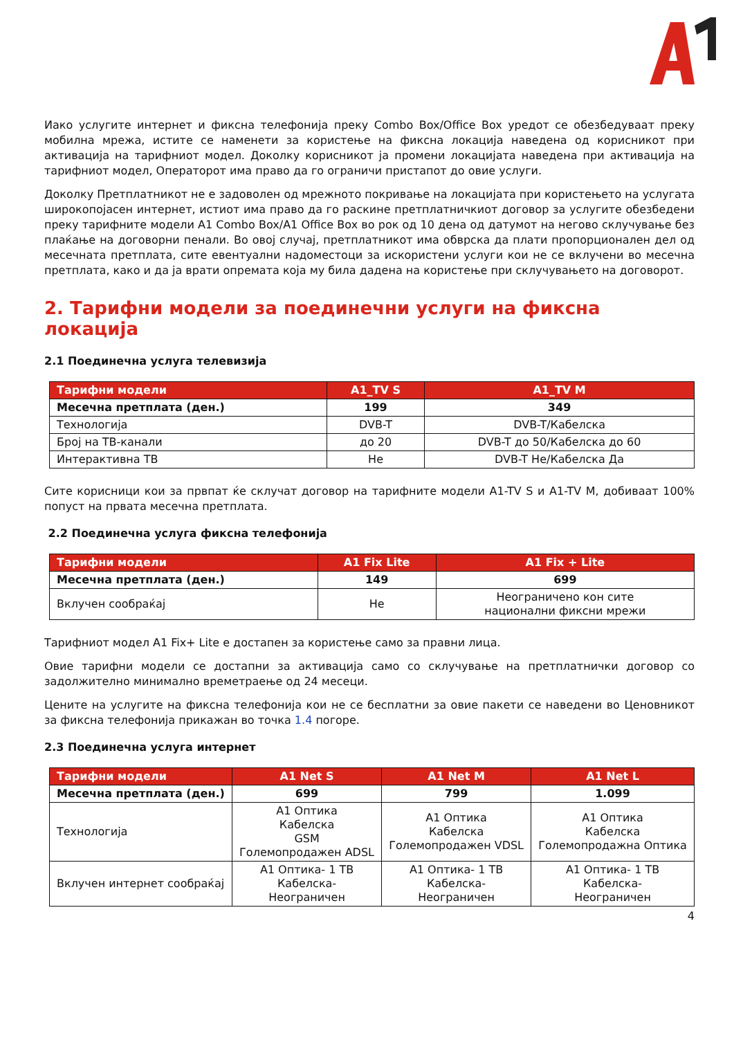Иако услугите интернет и фиксна телефонија преку Combo Box/Office Box уредот се обезбедуваат преку мобилна мрежа, истите се наменети за користење на фиксна локација наведена од корисникот при активација на тарифниот модел. Доколку корисникот ја промени локацијата наведена при активација на тарифниот модел, Операторот има право да го ограничи пристапот до овие услуги.
Доколку Претплатникот не е задоволен од мрежното покривање на локацијата при користењето на услугата широкопојасен интернет, истиот има право да го раскине претплатничкиот договор за услугите обезбедени преку тарифните модели A1 Combo Box/A1 Office Box во рок од 10 дена од датумот на негово склучување без плаќање на договорни пенали. Во овој случај, претплатникот има обврска да плати пропорционален дел од месечната претплата, сите евентуални надоместоци за искористени услуги кои не се вклучени во месечна претплата, како и да ја врати опремата која му била дадена на користење при склучувањето на договорот.
2. Тарифни модели за поединечни услуги на фиксна локација
2.1 Поединечна услуга телевизија
| Тарифни модели | A1_TV S | A1_TV M |
| --- | --- | --- |
| Месечна претплата (ден.) | 199 | 349 |
| Технологија | DVB-T | DVB-T/Кабелска |
| Број на ТВ-канали | до 20 | DVB-T до 50/Кабелска до 60 |
| Интерактивна ТВ | Не | DVB-T Не/Кабелска Да |
Сите корисници кои за првпат ќе склучат договор на тарифните модели A1-TV S и A1-TV M, добиваат 100% попуст на првата месечна претплата.
2.2 Поединечна услуга фиксна телефонија
| Тарифни модели | A1 Fix Lite | A1 Fix + Lite |
| --- | --- | --- |
| Месечна претплата (ден.) | 149 | 699 |
| Вклучен сообраќај | Не | Неограничено кон сите национални фиксни мрежи |
Тарифниот модел A1 Fix+ Lite е достапен за користење само за правни лица.
Овие тарифни модели се достапни за активација само со склучување на претплатнички договор со задолжително минимално времетраење од 24 месеци.
Цените на услугите на фиксна телефонија кои не се бесплатни за овие пакети се наведени во Ценовникот за фиксна телефонија прикажан во точка 1.4 погоре.
2.3 Поединечна услуга интернет
| Тарифни модели | A1 Net S | A1 Net M | A1 Net L |
| --- | --- | --- | --- |
| Месечна претплата (ден.) | 699 | 799 | 1.099 |
| Технологија | A1 Оптика Кабелска GSM Големопродажен ADSL | A1 Оптика Кабелска Големопродажен VDSL | A1 Оптика Кабелска Големопродажна Оптика |
| Вклучен интернет сообраќај | A1 Оптика- 1 TB Кабелска- Неограничен | A1 Оптика- 1 TB Кабелска- Неограничен | A1 Оптика- 1 TB Кабелска- Неограничен |
4